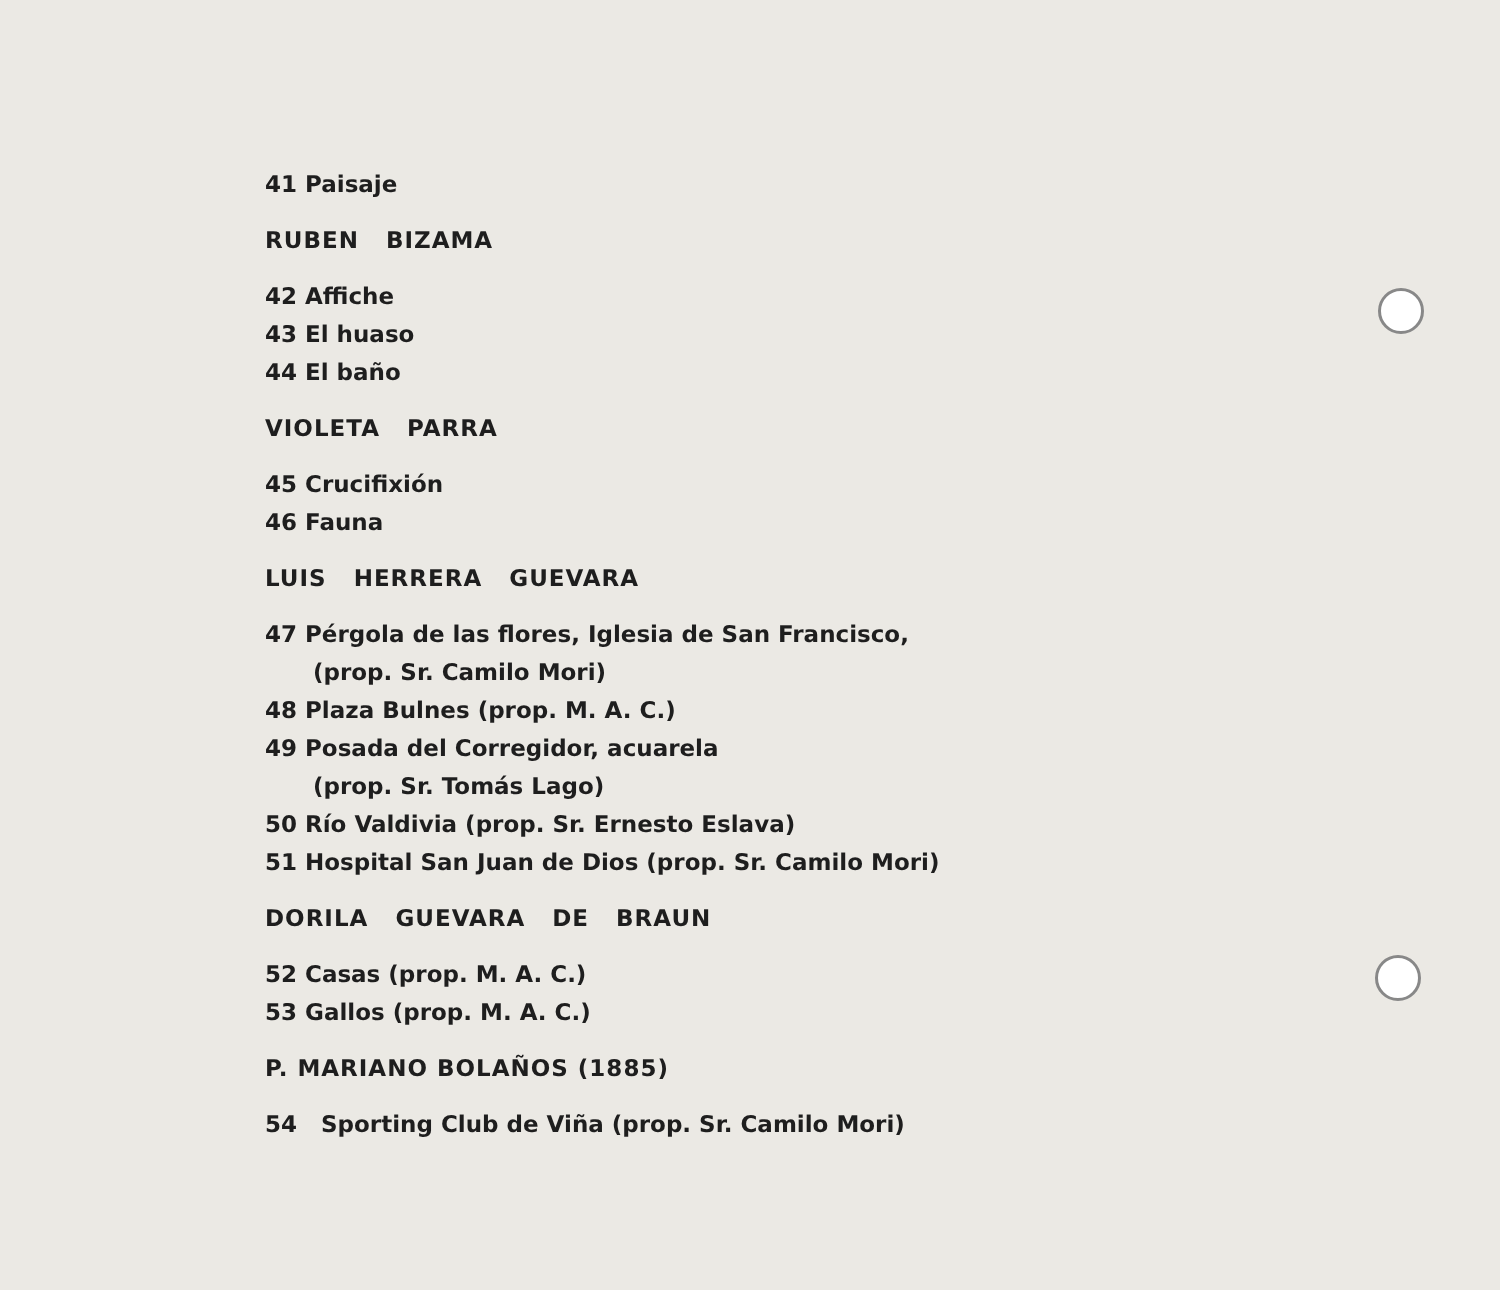41 Paisaje
RUBEN BIZAMA
42 Affiche
43 El huaso
44 El baño
VIOLETA PARRA
45 Crucifixión
46 Fauna
LUIS HERRERA GUEVARA
47 Pérgola de las flores, Iglesia de San Francisco,
(prop. Sr. Camilo Mori)
48 Plaza Bulnes (prop. M. A. C.)
49 Posada del Corregidor, acuarela
(prop. Sr. Tomás Lago)
50 Río Valdivia (prop. Sr. Ernesto Eslava)
51 Hospital San Juan de Dios (prop. Sr. Camilo Mori)
DORILA GUEVARA DE BRAUN
52 Casas (prop. M. A. C.)
53 Gallos (prop. M. A. C.)
P. MARIANO BOLAÑOS (1885)
54 Sporting Club de Viña (prop. Sr. Camilo Mori)